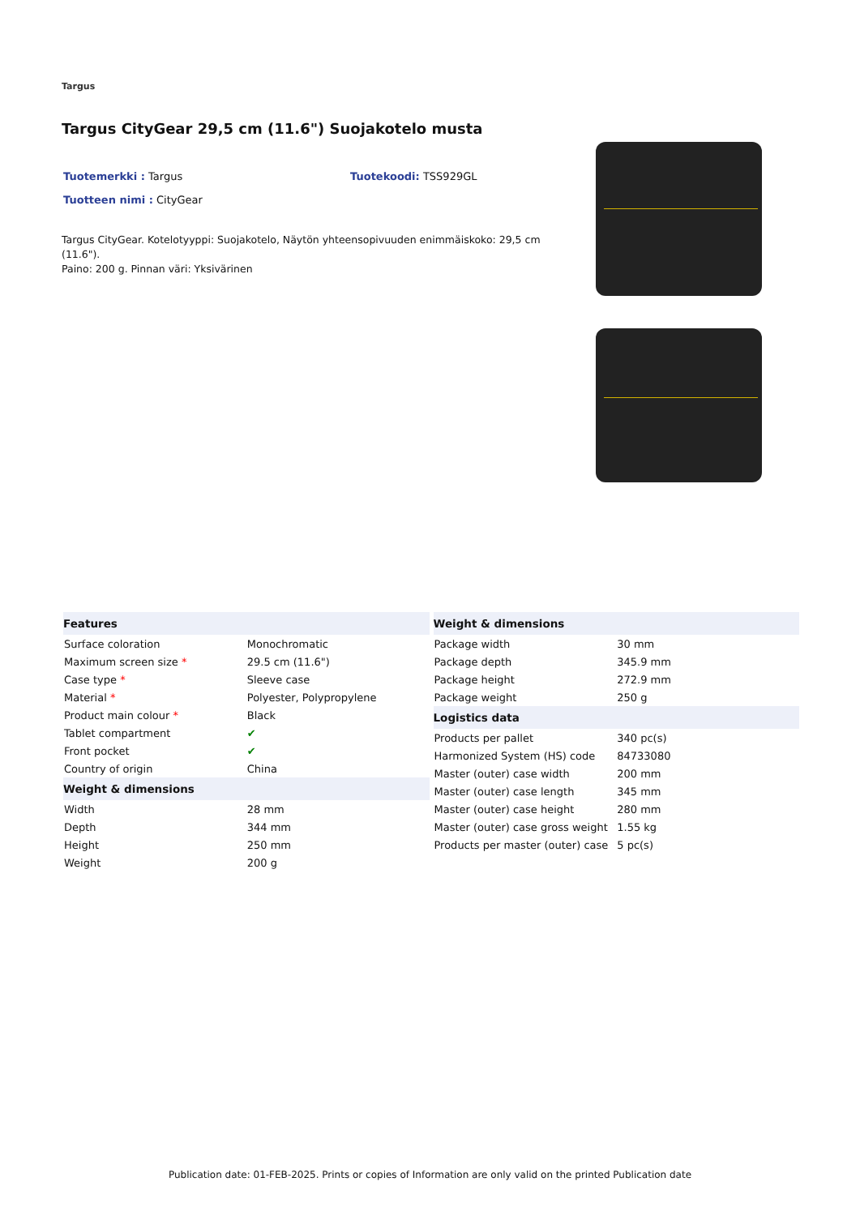Targus
Targus CityGear 29,5 cm (11.6") Suojakotelo musta
Tuotemerkki : Targus Tuotekoodi: TSS929GL
Tuotteen nimi : CityGear
Targus CityGear. Kotelotyyppi: Suojakotelo, Näytön yhteensopivuuden enimmäiskoko: 29,5 cm (11.6").
Paino: 200 g. Pinnan väri: Yksivärinen
| Features | |
| --- | --- |
| Surface coloration | Monochromatic |
| Maximum screen size * | 29.5 cm (11.6") |
| Case type * | Sleeve case |
| Material * | Polyester, Polypropylene |
| Product main colour * | Black |
| Tablet compartment | ✔ |
| Front pocket | ✔ |
| Country of origin | China |
| Weight & dimensions | |
| Width | 28 mm |
| Depth | 344 mm |
| Height | 250 mm |
| Weight | 200 g |
| Weight & dimensions | |
| --- | --- |
| Package width | 30 mm |
| Package depth | 345.9 mm |
| Package height | 272.9 mm |
| Package weight | 250 g |
| Logistics data | |
| Products per pallet | 340 pc(s) |
| Harmonized System (HS) code | 84733080 |
| Master (outer) case width | 200 mm |
| Master (outer) case length | 345 mm |
| Master (outer) case height | 280 mm |
| Master (outer) case gross weight | 1.55 kg |
| Products per master (outer) case | 5 pc(s) |
Publication date: 01-FEB-2025. Prints or copies of Information are only valid on the printed Publication date